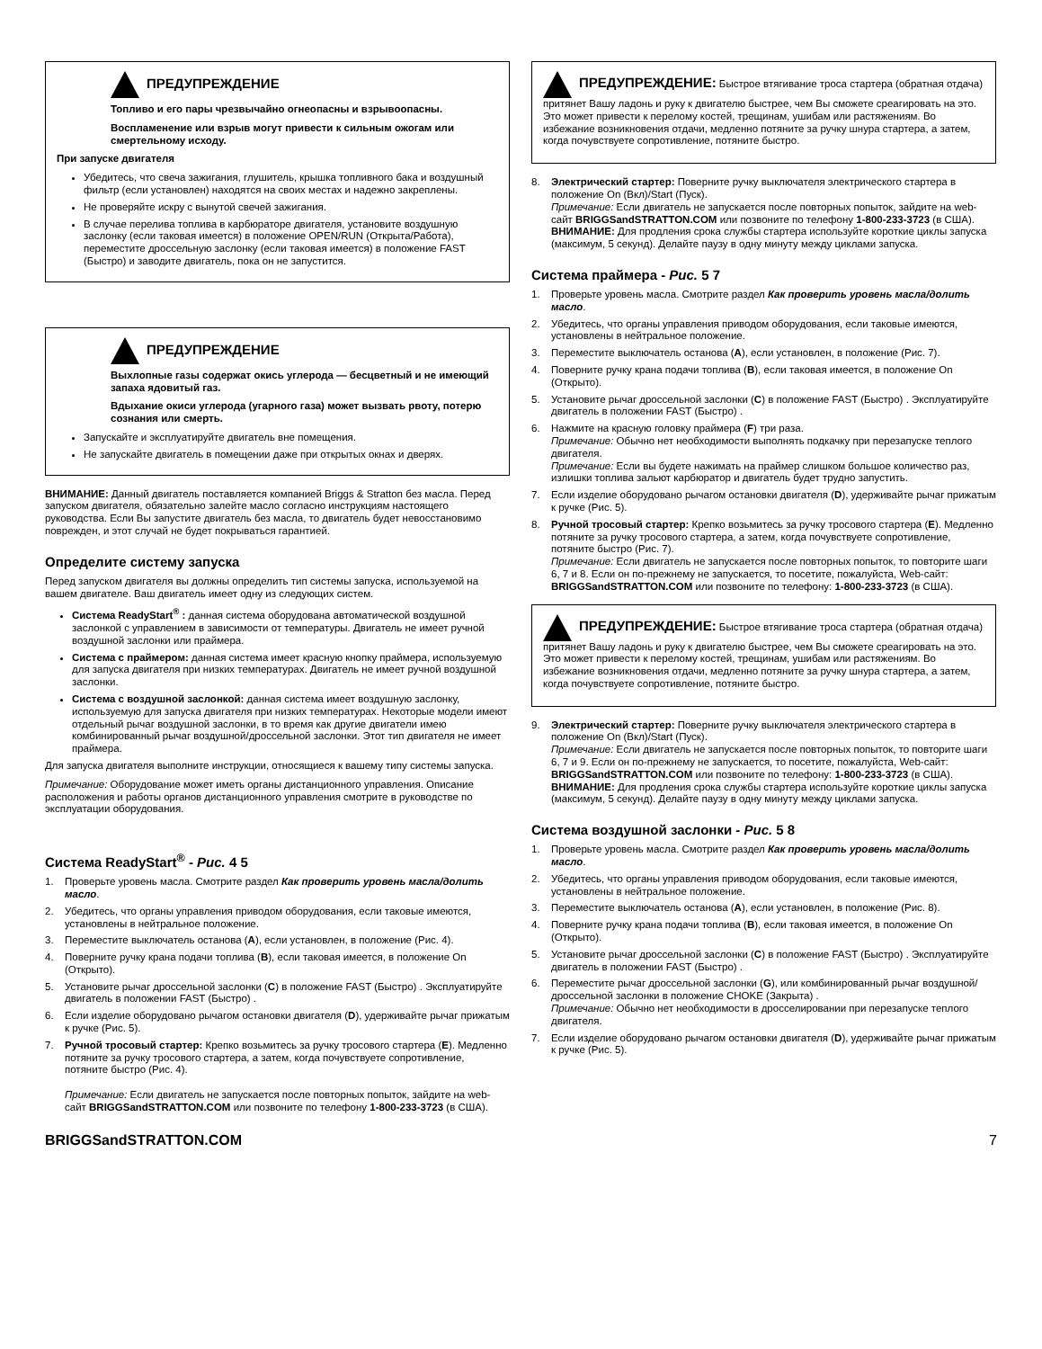ПРЕДУПРЕЖДЕНИЕ
Топливо и его пары чрезвычайно огнеопасны и взрывоопасны.
Воспламенение или взрыв могут привести к сильным ожогам или смертельному исходу.
При запуске двигателя
Убедитесь, что свеча зажигания, глушитель, крышка топливного бака и воздушный фильтр (если установлен) находятся на своих местах и надежно закреплены.
Не проверяйте искру с вынутой свечей зажигания.
В случае перелива топлива в карбюраторе двигателя, установите воздушную заслонку (если таковая имеется) в положение OPEN/RUN (Открыта/Работа), переместите дроссельную заслонку (если таковая имеется) в положение FAST (Быстро) и заводите двигатель, пока он не запустится.
ПРЕДУПРЕЖДЕНИЕ
Выхлопные газы содержат окись углерода — бесцветный и не имеющий запаха ядовитый газ.
Вдыхание окиси углерода (угарного газа) может вызвать рвоту, потерю сознания или смерть.
Запускайте и эксплуатируйте двигатель вне помещения.
Не запускайте двигатель в помещении даже при открытых окнах и дверях.
ВНИМАНИЕ: Данный двигатель поставляется компанией Briggs & Stratton без масла. Перед запуском двигателя, обязательно залейте масло согласно инструкциям настоящего руководства. Если Вы запустите двигатель без масла, то двигатель будет невосстановимо поврежден, и этот случай не будет покрываться гарантией.
Определите систему запуска
Перед запуском двигателя вы должны определить тип системы запуска, используемой на вашем двигателе. Ваш двигатель имеет одну из следующих систем.
Система ReadyStart<sup>®</sup> : данная система оборудована автоматической воздушной заслонкой с управлением в зависимости от температуры. Двигатель не имеет ручной воздушной заслонки или праймера.
Система с праймером: данная система имеет красную кнопку праймера, используемую для запуска двигателя при низких температурах. Двигатель не имеет ручной воздушной заслонки.
Система с воздушной заслонкой: данная система имеет воздушную заслонку, используемую для запуска двигателя при низких температурах. Некоторые модели имеют отдельный рычаг воздушной заслонки, в то время как другие двигатели имею комбинированный рычаг воздушной/дроссельной заслонки. Этот тип двигателя не имеет праймера.
Для запуска двигателя выполните инструкции, относящиеся к вашему типу системы запуска.
Примечание: Оборудование может иметь органы дистанционного управления. Описание расположения и работы органов дистанционного управления смотрите в руководстве по эксплуатации оборудования.
Система ReadyStart<sup>®</sup> - Рис. 4 5
1. Проверьте уровень масла. Смотрите раздел Как проверить уровень масла/долить масло.
2. Убедитесь, что органы управления приводом оборудования, если таковые имеются, установлены в нейтральное положение.
3. Переместите выключатель останова (A), если установлен, в положение (Рис. 4).
4. Поверните ручку крана подачи топлива (B), если таковая имеется, в положение On (Открыто).
5. Установите рычаг дроссельной заслонки (C) в положение FAST (Быстро) . Эксплуатируйте двигатель в положении FAST (Быстро) .
6. Если изделие оборудовано рычагом остановки двигателя (D), удерживайте рычаг прижатым к ручке (Рис. 5).
7. Ручной тросовый стартер: Крепко возьмитесь за ручку тросового стартера (E). Медленно потяните за ручку тросового стартера, а затем, когда почувствуете сопротивление, потяните быстро (Рис. 4).
Примечание: Если двигатель не запускается после повторных попыток, зайдите на web-сайт BRIGGSandSTRATTON.COM или позвоните по телефону 1-800-233-3723 (в США).
ПРЕДУПРЕЖДЕНИЕ: Быстрое втягивание троса стартера (обратная отдача) притянет Вашу ладонь и руку к двигателю быстрее, чем Вы сможете среагировать на это. Это может привести к перелому костей, трещинам, ушибам или растяжениям. Во избежание возникновения отдачи, медленно потяните за ручку шнура стартера, а затем, когда почувствуете сопротивление, потяните быстро.
8. Электрический стартер: Поверните ручку выключателя электрического стартера в положение On (Вкл)/Start (Пуск).
Примечание: Если двигатель не запускается после повторных попыток, зайдите на web-сайт BRIGGSandSTRATTON.COM или позвоните по телефону 1-800-233-3723 (в США).
ВНИМАНИЕ: Для продления срока службы стартера используйте короткие циклы запуска (максимум, 5 секунд). Делайте паузу в одну минуту между циклами запуска.
Система праймера - Рис. 5 7
1. Проверьте уровень масла. Смотрите раздел Как проверить уровень масла/долить масло.
2. Убедитесь, что органы управления приводом оборудования, если таковые имеются, установлены в нейтральное положение.
3. Переместите выключатель останова (A), если установлен, в положение (Рис. 7).
4. Поверните ручку крана подачи топлива (B), если таковая имеется, в положение On (Открыто).
5. Установите рычаг дроссельной заслонки (C) в положение FAST (Быстро) . Эксплуатируйте двигатель в положении FAST (Быстро) .
6. Нажмите на красную головку праймера (F) три раза.
Примечание: Обычно нет необходимости выполнять подкачку при перезапуске теплого двигателя.
Примечание: Если вы будете нажимать на праймер слишком большое количество раз, излишки топлива зальют карбюратор и двигатель будет трудно запустить.
7. Если изделие оборудовано рычагом остановки двигателя (D), удерживайте рычаг прижатым к ручке (Рис. 5).
8. Ручной тросовый стартер: Крепко возьмитесь за ручку тросового стартера (E). Медленно потяните за ручку тросового стартера, а затем, когда почувствуете сопротивление, потяните быстро (Рис. 7).
Примечание: Если двигатель не запускается после повторных попыток, то повторите шаги 6, 7 и 8. Если он по-прежнему не запускается, то посетите, пожалуйста, Web-сайт: BRIGGSandSTRATTON.COM или позвоните по телефону: 1-800-233-3723 (в США).
ПРЕДУПРЕЖДЕНИЕ: Быстрое втягивание троса стартера (обратная отдача) притянет Вашу ладонь и руку к двигателю быстрее, чем Вы сможете среагировать на это. Это может привести к перелому костей, трещинам, ушибам или растяжениям. Во избежание возникновения отдачи, медленно потяните за ручку шнура стартера, а затем, когда почувствуете сопротивление, потяните быстро.
9. Электрический стартер: Поверните ручку выключателя электрического стартера в положение On (Вкл)/Start (Пуск).
Примечание: Если двигатель не запускается после повторных попыток, то повторите шаги 6, 7 и 9. Если он по-прежнему не запускается, то посетите, пожалуйста, Web-сайт: BRIGGSandSTRATTON.COM или позвоните по телефону: 1-800-233-3723 (в США).
ВНИМАНИЕ: Для продления срока службы стартера используйте короткие циклы запуска (максимум, 5 секунд). Делайте паузу в одну минуту между циклами запуска.
Система воздушной заслонки - Рис. 5 8
1. Проверьте уровень масла. Смотрите раздел Как проверить уровень масла/долить масло.
2. Убедитесь, что органы управления приводом оборудования, если таковые имеются, установлены в нейтральное положение.
3. Переместите выключатель останова (A), если установлен, в положение (Рис. 8).
4. Поверните ручку крана подачи топлива (B), если таковая имеется, в положение On (Открыто).
5. Установите рычаг дроссельной заслонки (C) в положение FAST (Быстро) . Эксплуатируйте двигатель в положении FAST (Быстро) .
6. Переместите рычаг дроссельной заслонки (G), или комбинированный рычаг воздушной/дроссельной заслонки в положение CHOKE (Закрыта) .
Примечание: Обычно нет необходимости в дросселировании при перезапуске теплого двигателя.
7. Если изделие оборудовано рычагом остановки двигателя (D), удерживайте рычаг прижатым к ручке (Рис. 5).
BRIGGSandSTRATTON.COM 7